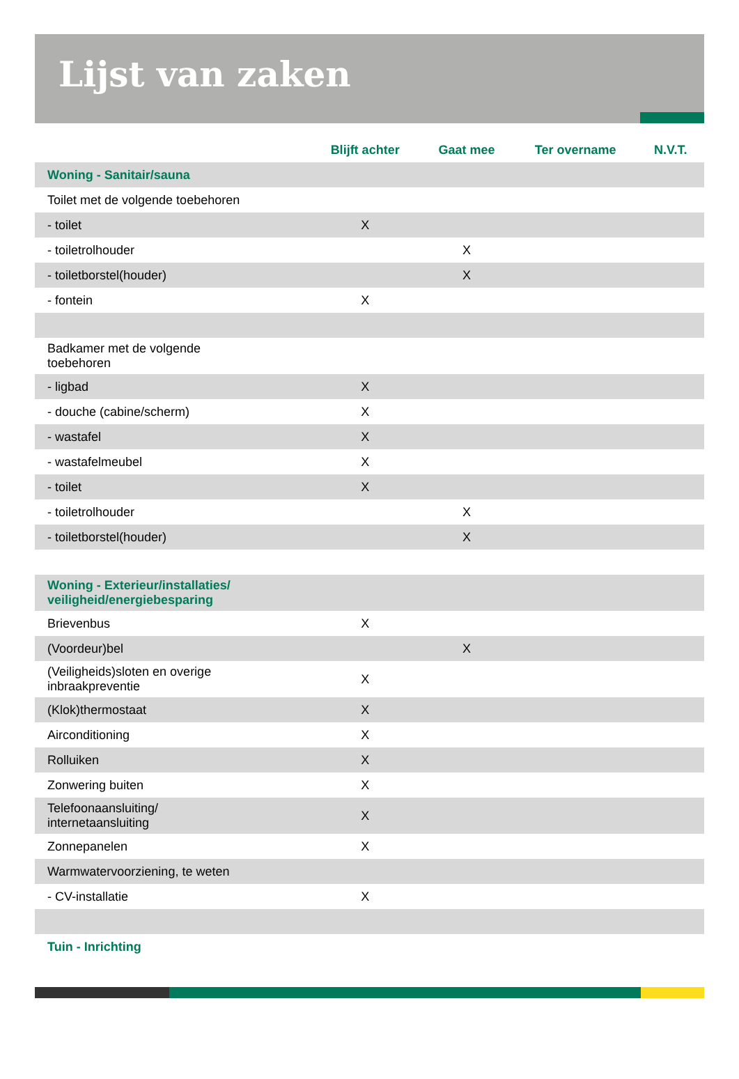Lijst van zaken
| | Blijft achter | Gaat mee | Ter overname | N.V.T. |
| --- | --- | --- | --- | --- |
| Woning - Sanitair/sauna | | | | |
| Toilet met de volgende toebehoren | | | | |
| - toilet | X | | | |
| - toiletrolhouder | | X | | |
| - toiletborstel(houder) | | X | | |
| - fontein | X | | | |
| Badkamer met de volgende toebehoren | | | | |
| - ligbad | X | | | |
| - douche (cabine/scherm) | X | | | |
| - wastafel | X | | | |
| - wastafelmeubel | X | | | |
| - toilet | X | | | |
| - toiletrolhouder | | X | | |
| - toiletborstel(houder) | | X | | |
| Woning - Exterieur/installaties/ veiligheid/energiebesparing | | | | |
| Brievenbus | X | | | |
| (Voordeur)bel | | X | | |
| (Veiligheids)sloten en overige inbraakpreventie | X | | | |
| (Klok)thermostaat | X | | | |
| Airconditioning | X | | | |
| Rolluiken | X | | | |
| Zonwering buiten | X | | | |
| Telefoonaansluiting/ internetaansluiting | X | | | |
| Zonnepanelen | X | | | |
| Warmwatervoorziening, te weten | | | | |
| - CV-installatie | X | | | |
| Tuin - Inrichting | | | | |